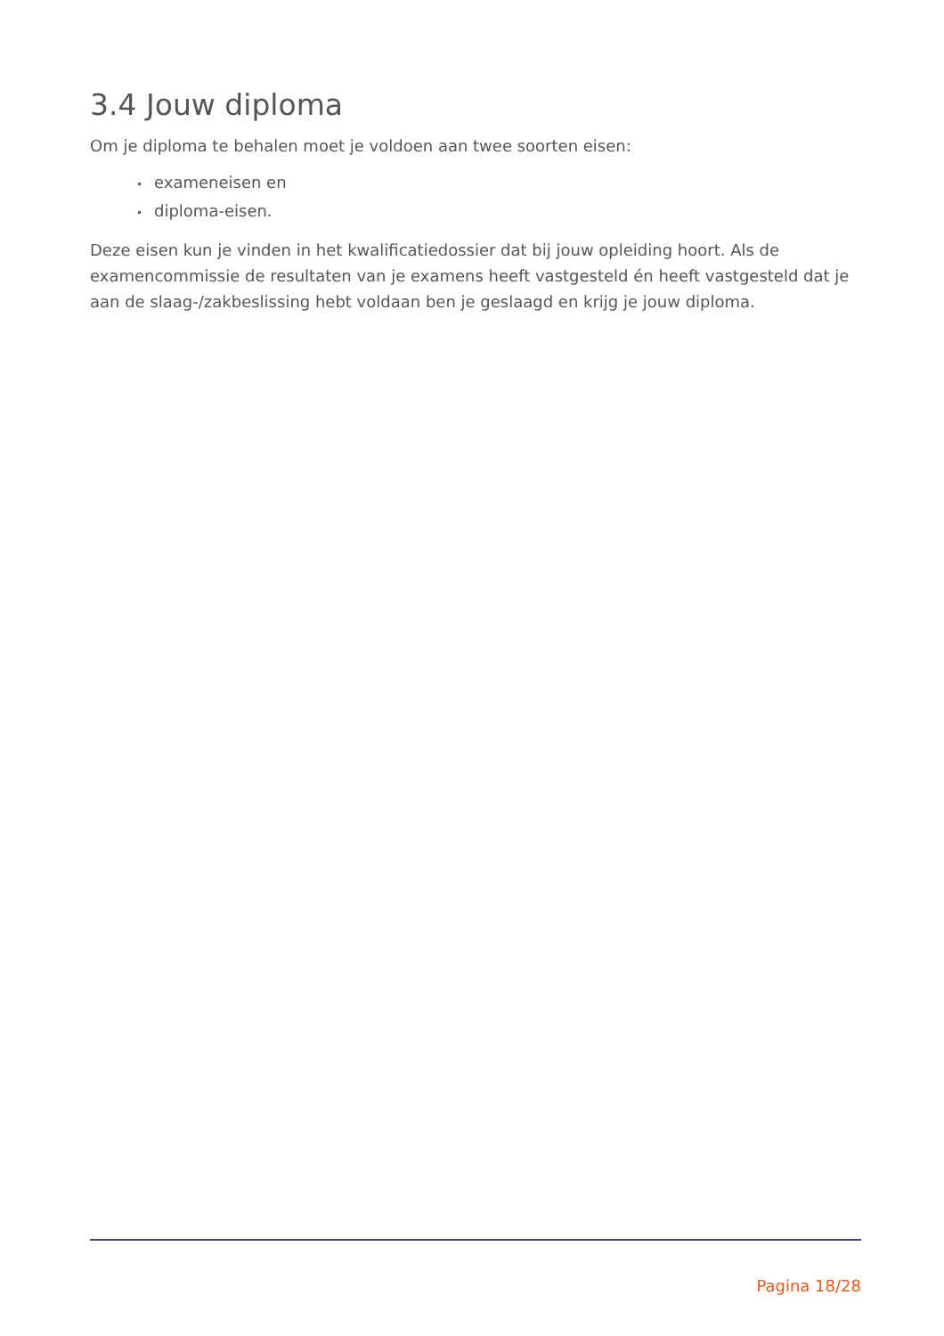3.4 Jouw diploma
Om je diploma te behalen moet je voldoen aan twee soorten eisen:
• exameneisen en
• diploma-eisen.
Deze eisen kun je vinden in het kwalificatiedossier dat bij jouw opleiding hoort. Als de examencommissie de resultaten van je examens heeft vastgesteld én heeft vastgesteld dat je aan de slaag-/zakbeslissing hebt voldaan ben je geslaagd en krijg je jouw diploma.
Pagina 18/28